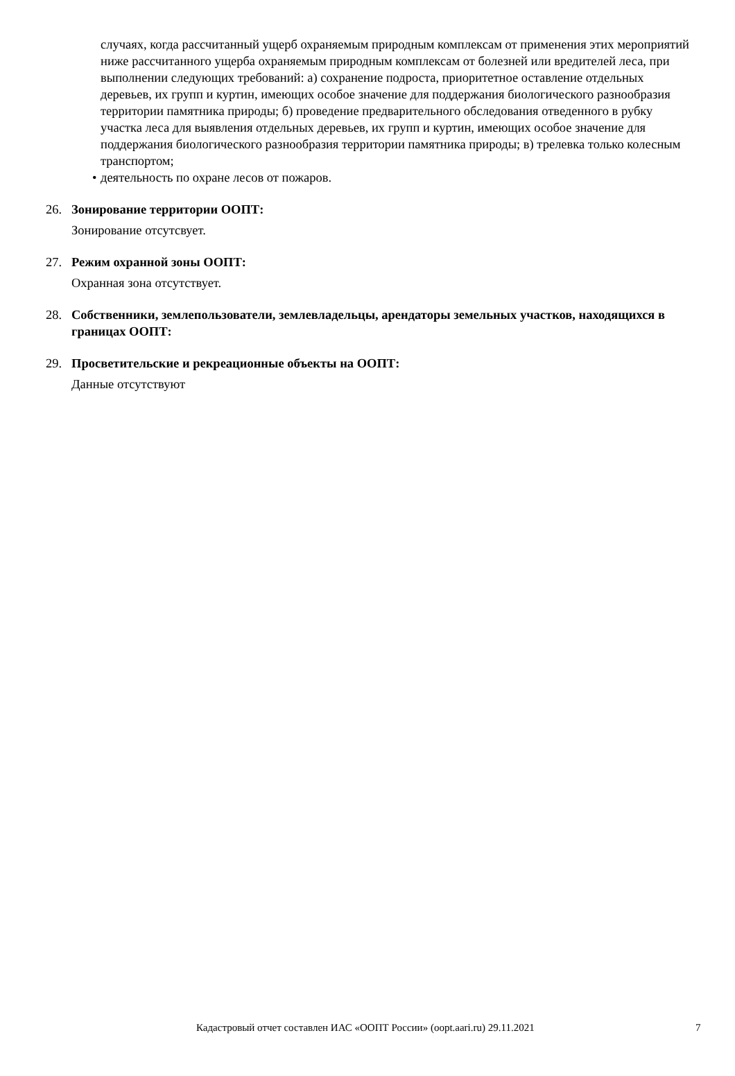случаях, когда рассчитанный ущерб охраняемым природным комплексам от применения этих мероприятий ниже рассчитанного ущерба охраняемым природным комплексам от болезней или вредителей леса, при выполнении следующих требований: а) сохранение подроста, приоритетное оставление отдельных деревьев, их групп и куртин, имеющих особое значение для поддержания биологического разнообразия территории памятника природы; б) проведение предварительного обследования отведенного в рубку участка леса для выявления отдельных деревьев, их групп и куртин, имеющих особое значение для поддержания биологического разнообразия территории памятника природы; в) трелевка только колесным транспортом;
• деятельность по охране лесов от пожаров.
26. Зонирование территории ООПТ:
Зонирование отсутсвует.
27. Режим охранной зоны ООПТ:
Охранная зона отсутствует.
28. Собственники, землепользователи, землевладельцы, арендаторы земельных участков, находящихся в границах ООПТ:
29. Просветительские и рекреационные объекты на ООПТ:
Данные отсутствуют
Кадастровый отчет составлен ИАС «ООПТ России» (oopt.aari.ru) 29.11.2021 7